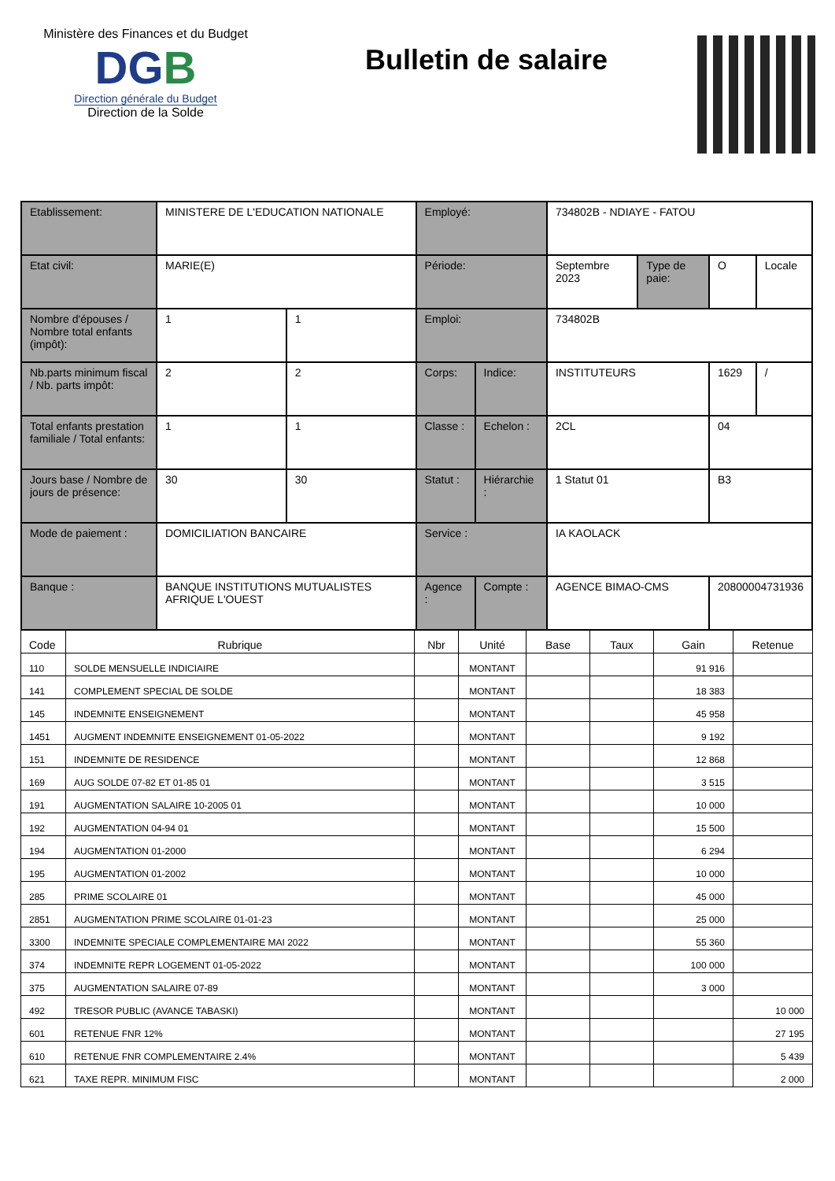Ministère des Finances et du Budget
DGB
Direction générale du Budget
Direction de la Solde
Bulletin de salaire
| Etablissement: | MINISTERE DE L'EDUCATION NATIONALE | | Employé: | | 734802B - NDIAYE - FATOU | | | |
| Etat civil: | MARIE(E) | | Période: | | Septembre 2023 | Type de paie: | O | Locale |
| Nombre d'épouses / Nombre total enfants (impôt): | 1 | 1 | Emploi: | | 734802B | | | |
| Nb.parts minimum fiscal / Nb. parts impôt: | 2 | 2 | Corps: | Indice: | INSTITUTEURS | | 1629 | / |
| Total enfants prestation familiale / Total enfants: | 1 | 1 | Classe : | Echelon : | 2CL | | 04 | |
| Jours base / Nombre de jours de présence: | 30 | 30 | Statut : | Hiérarchie : | 1 Statut 01 | | B3 | |
| Mode de paiement : | DOMICILIATION BANCAIRE | | Service : | | IA KAOLACK | | | |
| Banque : | BANQUE INSTITUTIONS MUTUALISTES AFRIQUE L'OUEST | | Agence : | Compte : | AGENCE BIMAO-CMS | | 20800004731936 | |
| Code | Rubrique | Nbr | Unité | Base | Taux | Gain | Retenue |
| --- | --- | --- | --- | --- | --- | --- | --- |
| 110 | SOLDE MENSUELLE INDICIAIRE | | MONTANT | | | 91 916 | |
| 141 | COMPLEMENT SPECIAL DE SOLDE | | MONTANT | | | 18 383 | |
| 145 | INDEMNITE ENSEIGNEMENT | | MONTANT | | | 45 958 | |
| 1451 | AUGMENT INDEMNITE ENSEIGNEMENT 01-05-2022 | | MONTANT | | | 9 192 | |
| 151 | INDEMNITE DE RESIDENCE | | MONTANT | | | 12 868 | |
| 169 | AUG SOLDE 07-82 ET 01-85 01 | | MONTANT | | | 3 515 | |
| 191 | AUGMENTATION SALAIRE 10-2005 01 | | MONTANT | | | 10 000 | |
| 192 | AUGMENTATION 04-94 01 | | MONTANT | | | 15 500 | |
| 194 | AUGMENTATION 01-2000 | | MONTANT | | | 6 294 | |
| 195 | AUGMENTATION 01-2002 | | MONTANT | | | 10 000 | |
| 285 | PRIME SCOLAIRE 01 | | MONTANT | | | 45 000 | |
| 2851 | AUGMENTATION PRIME SCOLAIRE 01-01-23 | | MONTANT | | | 25 000 | |
| 3300 | INDEMNITE SPECIALE COMPLEMENTAIRE MAI 2022 | | MONTANT | | | 55 360 | |
| 374 | INDEMNITE REPR LOGEMENT 01-05-2022 | | MONTANT | | | 100 000 | |
| 375 | AUGMENTATION SALAIRE 07-89 | | MONTANT | | | 3 000 | |
| 492 | TRESOR PUBLIC (AVANCE TABASKI) | | MONTANT | | | | 10 000 |
| 601 | RETENUE FNR 12% | | MONTANT | | | | 27 195 |
| 610 | RETENUE FNR COMPLEMENTAIRE 2.4% | | MONTANT | | | | 5 439 |
| 621 | TAXE REPR. MINIMUM FISC | | MONTANT | | | | 2 000 |